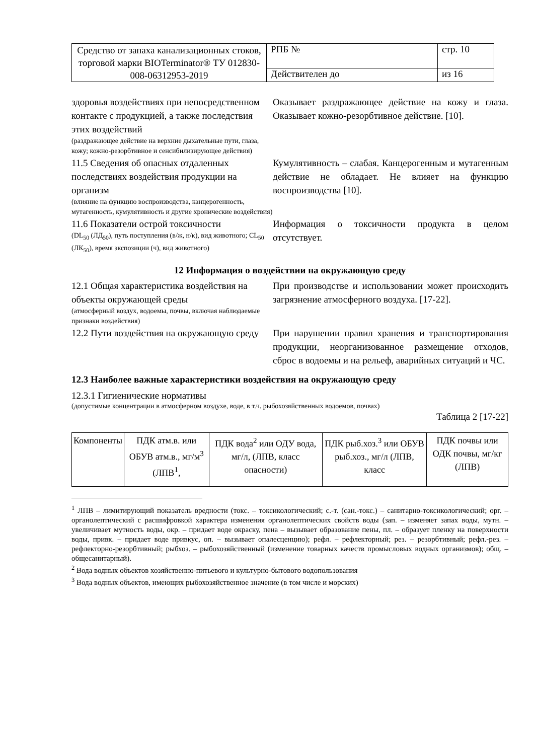| Средство от запаха канализационных стоков, торговой марки BIOTerminator® ТУ 012830-008-06312953-2019 | РПБ № | стр. 10 |
| | Действителен до | из 16 |
здоровья воздействиях при непосредственном контакте с продукцией, а также последствия этих воздействий
(раздражающее действие на верхние дыхательные пути, глаза, кожу; кожно-резорбтивное и сенсибилизирующее действия)
Оказывает раздражающее действие на кожу и глаза. Оказывает кожно-резорбтивное действие. [10].
11.5 Сведения об опасных отдаленных последствиях воздействия продукции на организм
(влияние на функцию воспроизводства, канцерогенность, мутагенность, кумулятивность и другие хронические воздействия)
Кумулятивность – слабая. Канцерогенным и мутагенным действие не обладает. Не влияет на функцию воспроизводства [10].
11.6 Показатели острой токсичности
(DL<sub>50</sub> (ЛД<sub>50</sub>), путь поступления (в/ж, н/к), вид животного; CL<sub>50</sub> (ЛК<sub>50</sub>), время экспозиции (ч), вид животного)
Информация о токсичности продукта в целом отсутствует.
12 Информация о воздействии на окружающую среду
12.1 Общая характеристика воздействия на объекты окружающей среды
(атмосферный воздух, водоемы, почвы, включая наблюдаемые признаки воздействия)
При производстве и использовании может происходить загрязнение атмосферного воздуха. [17-22].
12.2 Пути воздействия на окружающую среду
При нарушении правил хранения и транспортирования продукции, неорганизованное размещение отходов, сброс в водоемы и на рельеф, аварийных ситуаций и ЧС.
12.3 Наиболее важные характеристики воздействия на окружающую среду
12.3.1 Гигиенические нормативы
(допустимые концентрации в атмосферном воздухе, воде, в т.ч. рыбохозяйственных водоемов, почвах)
Таблица 2 [17-22]
| Компоненты | ПДК атм.в. или ОБУВ атм.в., мг/м<sup>3</sup> (ЛПВ<sup>1</sup>, | ПДК вода<sup>2</sup> или ОДУ вода, мг/л, (ЛПВ, класс опасности) | ПДК рыб.хоз.<sup>3</sup> или ОБУВ рыб.хоз., мг/л (ЛПВ, класс | ПДК почвы или ОДК почвы, мг/кг (ЛПВ) |
<sup>1</sup> ЛПВ – лимитирующий показатель вредности (токс. – токсикологический; с.-т. (сан.-токс.) – санитарно-токсикологический; орг. – органолептический с расшифровкой характера изменения органолептических свойств воды (зап. – изменяет запах воды, мутн. – увеличивает мутность воды, окр. – придает воде окраску, пена – вызывает образование пены, пл. – образует пленку на поверхности воды, привк. – придает воде привкус, оп. – вызывает опалесценцию); рефл. – рефлекторный; рез. – резорбтивный; рефл.-рез. – рефлекторно-резорбтивный; рыбхоз. – рыбохозяйственный (изменение товарных качеств промысловых водных организмов); общ. – общесанитарный).
<sup>2</sup> Вода водных объектов хозяйственно-питьевого и культурно-бытового водопользования
<sup>3</sup> Вода водных объектов, имеющих рыбохозяйственное значение (в том числе и морских)